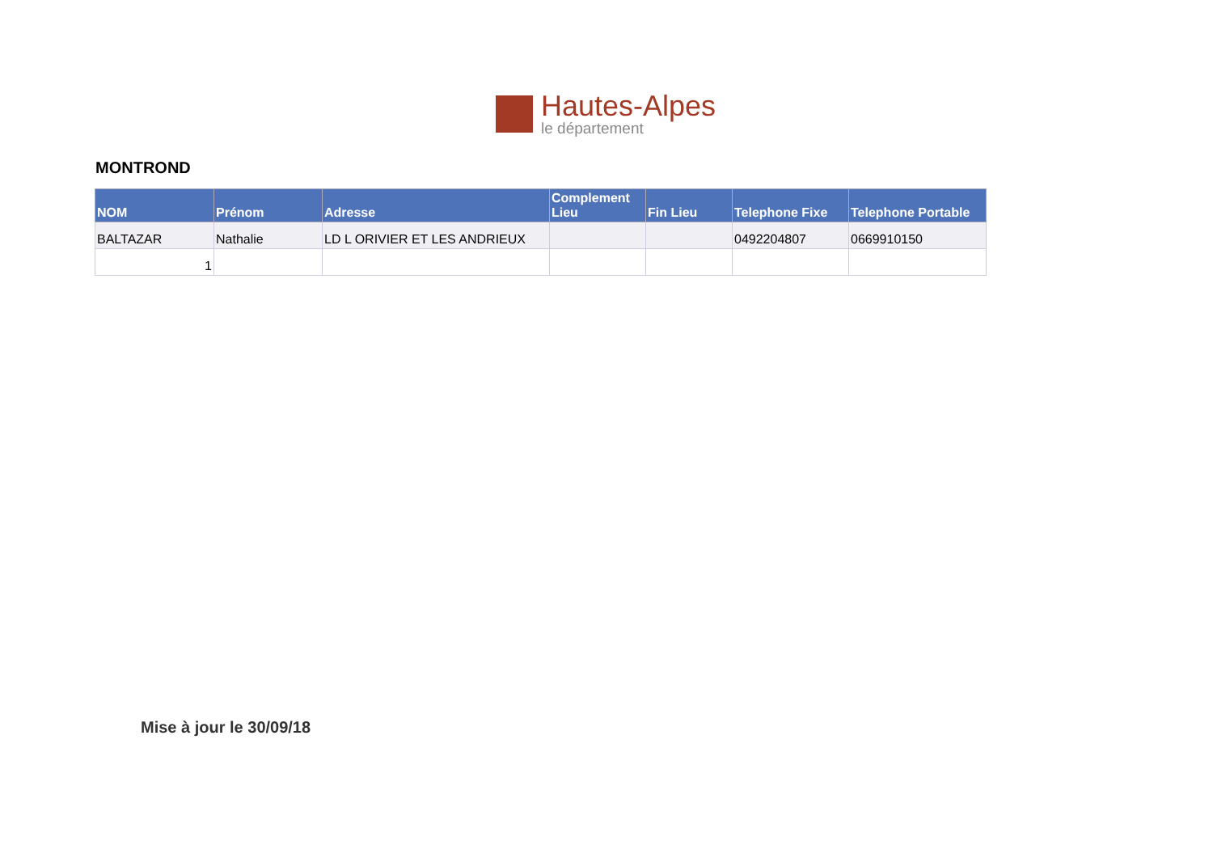Hautes-Alpes
le département
MONTROND
| NOM | Prénom | Adresse | Complement Lieu | Fin Lieu | Telephone Fixe | Telephone Portable |
| --- | --- | --- | --- | --- | --- | --- |
| BALTAZAR | Nathalie | LD L ORIVIER ET LES ANDRIEUX | | | 0492204807 | 0669910150 |
| 1 | | | | | | |
Mise à jour le 30/09/18